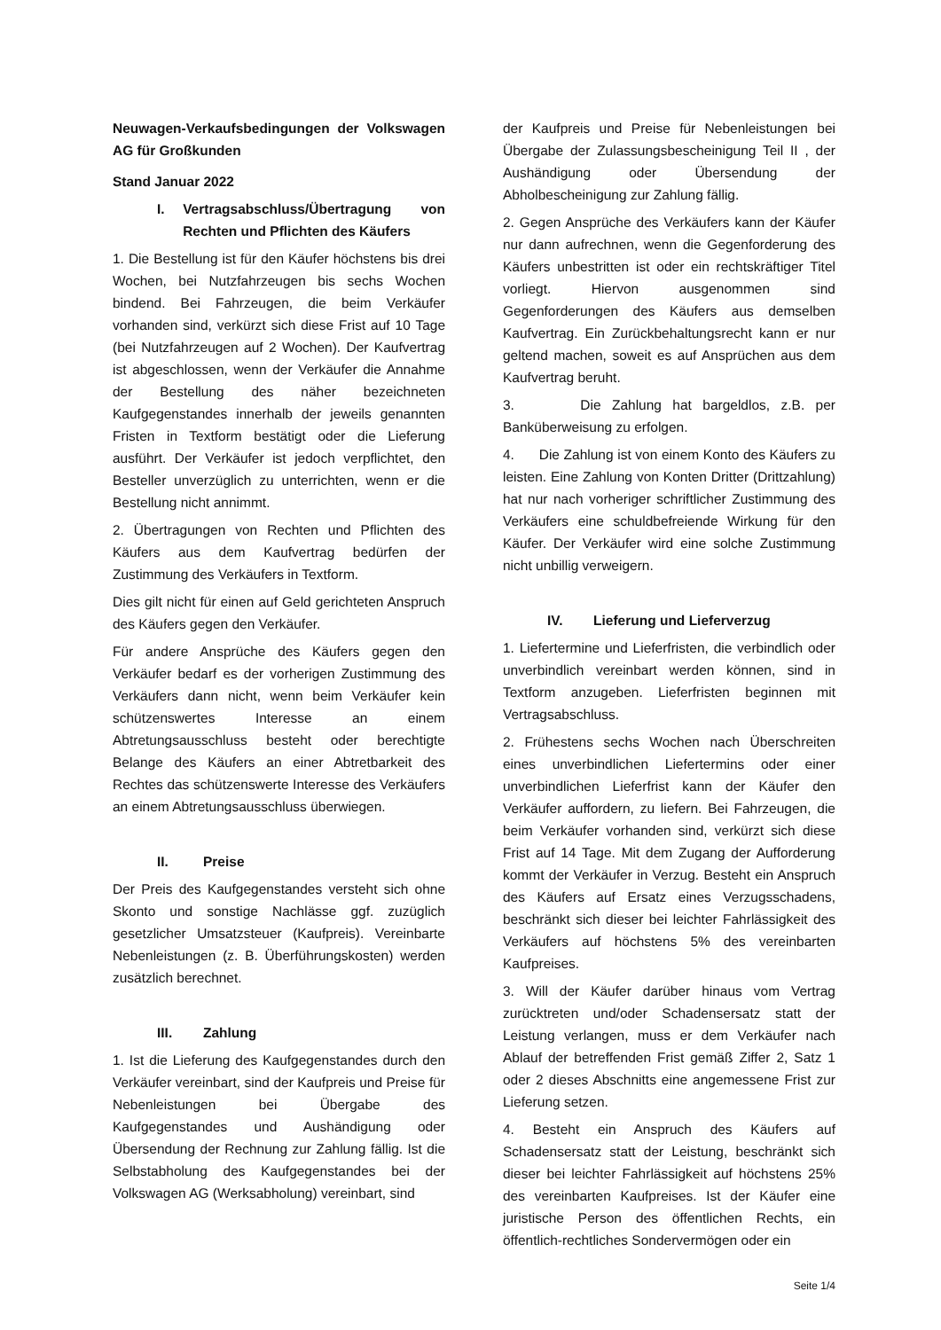Neuwagen-Verkaufsbedingungen der Volkswagen AG für Großkunden
Stand Januar 2022
I. Vertragsabschluss/Übertragung von Rechten und Pflichten des Käufers
1. Die Bestellung ist für den Käufer höchstens bis drei Wochen, bei Nutzfahrzeugen bis sechs Wochen bindend. Bei Fahrzeugen, die beim Verkäufer vorhanden sind, verkürzt sich diese Frist auf 10 Tage (bei Nutzfahrzeugen auf 2 Wochen). Der Kaufvertrag ist abgeschlossen, wenn der Verkäufer die Annahme der Bestellung des näher bezeichneten Kaufgegenstandes innerhalb der jeweils genannten Fristen in Textform bestätigt oder die Lieferung ausführt. Der Verkäufer ist jedoch verpflichtet, den Besteller unverzüglich zu unterrichten, wenn er die Bestellung nicht annimmt.
2. Übertragungen von Rechten und Pflichten des Käufers aus dem Kaufvertrag bedürfen der Zustimmung des Verkäufers in Textform.
Dies gilt nicht für einen auf Geld gerichteten Anspruch des Käufers gegen den Verkäufer.
Für andere Ansprüche des Käufers gegen den Verkäufer bedarf es der vorherigen Zustimmung des Verkäufers dann nicht, wenn beim Verkäufer kein schützenswertes Interesse an einem Abtretungsausschluss besteht oder berechtigte Belange des Käufers an einer Abtretbarkeit des Rechtes das schützenswerte Interesse des Verkäufers an einem Abtretungsausschluss überwiegen.
II. Preise
Der Preis des Kaufgegenstandes versteht sich ohne Skonto und sonstige Nachlässe ggf. zuzüglich gesetzlicher Umsatzsteuer (Kaufpreis). Vereinbarte Nebenleistungen (z. B. Überführungskosten) werden zusätzlich berechnet.
III. Zahlung
1. Ist die Lieferung des Kaufgegenstandes durch den Verkäufer vereinbart, sind der Kaufpreis und Preise für Nebenleistungen bei Übergabe des Kaufgegenstandes und Aushändigung oder Übersendung der Rechnung zur Zahlung fällig. Ist die Selbstabholung des Kaufgegenstandes bei der Volkswagen AG (Werksabholung) vereinbart, sind
der Kaufpreis und Preise für Nebenleistungen bei Übergabe der Zulassungsbescheinigung Teil II , der Aushändigung oder Übersendung der Abholbescheinigung zur Zahlung fällig.
2. Gegen Ansprüche des Verkäufers kann der Käufer nur dann aufrechnen, wenn die Gegenforderung des Käufers unbestritten ist oder ein rechtskräftiger Titel vorliegt. Hiervon ausgenommen sind Gegenforderungen des Käufers aus demselben Kaufvertrag. Ein Zurückbehaltungsrecht kann er nur geltend machen, soweit es auf Ansprüchen aus dem Kaufvertrag beruht.
3. Die Zahlung hat bargeldlos, z.B. per Banküberweisung zu erfolgen.
4. Die Zahlung ist von einem Konto des Käufers zu leisten. Eine Zahlung von Konten Dritter (Drittzahlung) hat nur nach vorheriger schriftlicher Zustimmung des Verkäufers eine schuldbefreiende Wirkung für den Käufer. Der Verkäufer wird eine solche Zustimmung nicht unbillig verweigern.
IV. Lieferung und Lieferverzug
1. Liefertermine und Lieferfristen, die verbindlich oder unverbindlich vereinbart werden können, sind in Textform anzugeben. Lieferfristen beginnen mit Vertragsabschluss.
2. Frühestens sechs Wochen nach Überschreiten eines unverbindlichen Liefertermins oder einer unverbindlichen Lieferfrist kann der Käufer den Verkäufer auffordern, zu liefern. Bei Fahrzeugen, die beim Verkäufer vorhanden sind, verkürzt sich diese Frist auf 14 Tage. Mit dem Zugang der Aufforderung kommt der Verkäufer in Verzug. Besteht ein Anspruch des Käufers auf Ersatz eines Verzugsschadens, beschränkt sich dieser bei leichter Fahrlässigkeit des Verkäufers auf höchstens 5% des vereinbarten Kaufpreises.
3. Will der Käufer darüber hinaus vom Vertrag zurücktreten und/oder Schadensersatz statt der Leistung verlangen, muss er dem Verkäufer nach Ablauf der betreffenden Frist gemäß Ziffer 2, Satz 1 oder 2 dieses Abschnitts eine angemessene Frist zur Lieferung setzen.
4. Besteht ein Anspruch des Käufers auf Schadensersatz statt der Leistung, beschränkt sich dieser bei leichter Fahrlässigkeit auf höchstens 25% des vereinbarten Kaufpreises. Ist der Käufer eine juristische Person des öffentlichen Rechts, ein öffentlich-rechtliches Sondervermögen oder ein
Seite 1/4